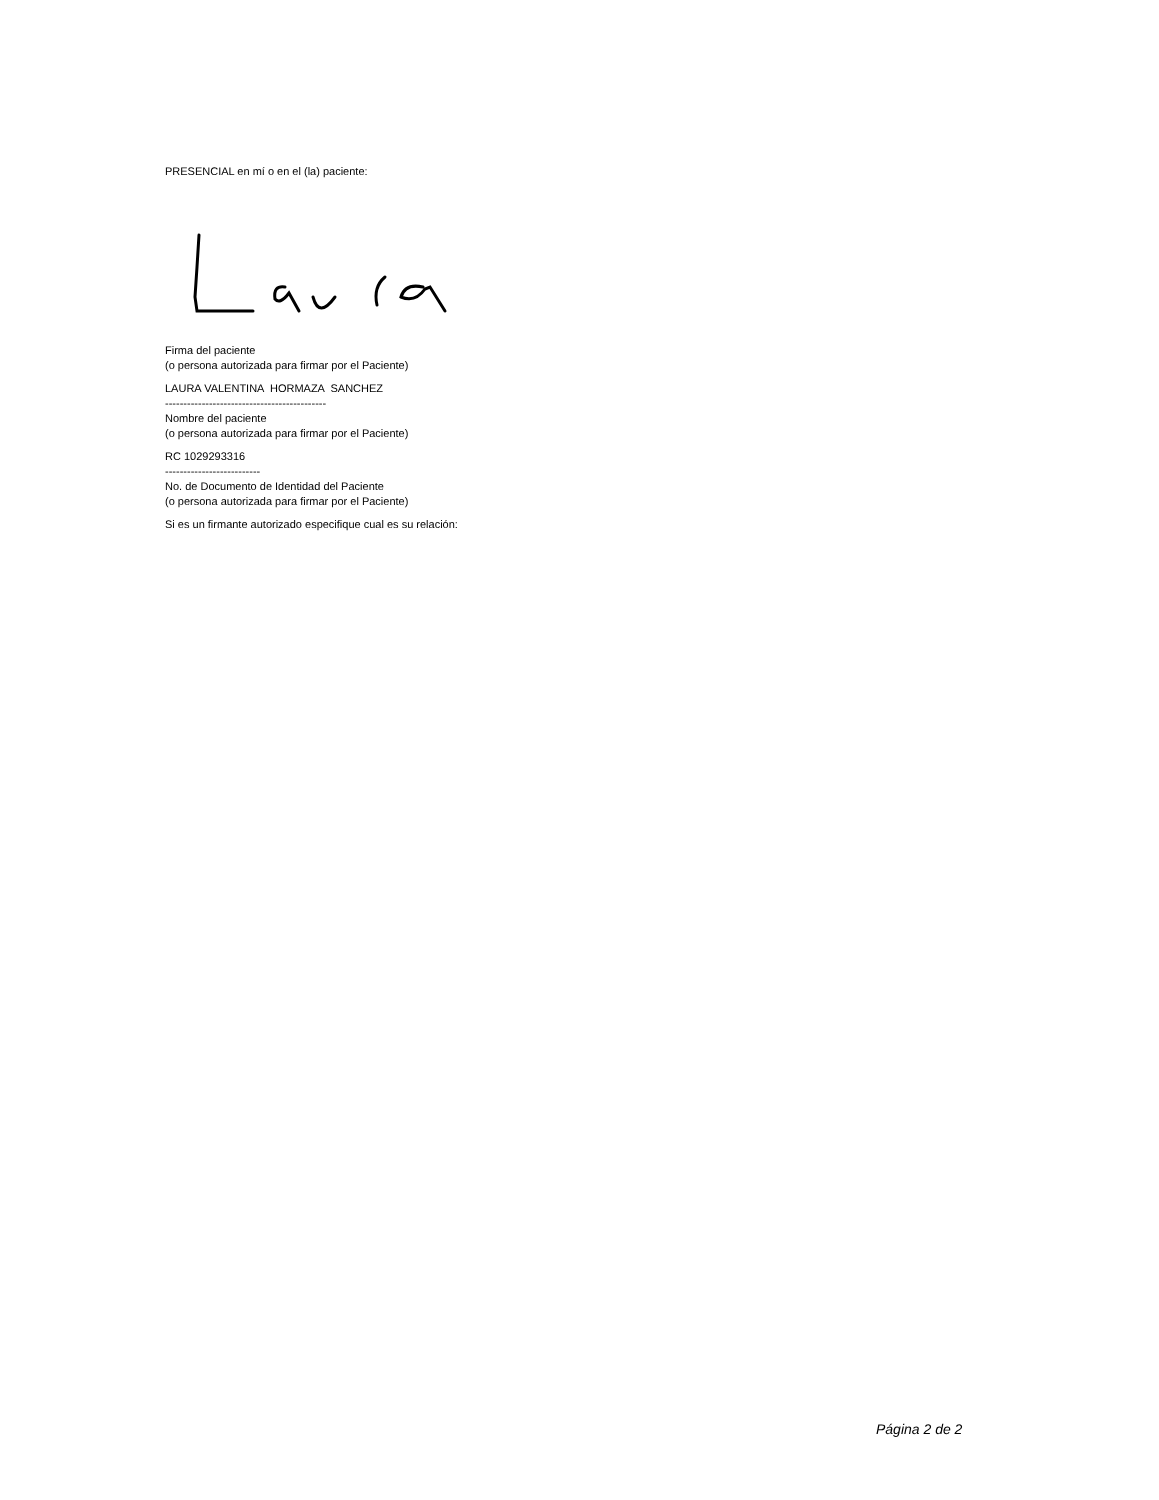PRESENCIAL en mí o en el (la) paciente:
Firma del paciente
(o persona autorizada para firmar por el Paciente)
LAURA VALENTINA HORMAZA SANCHEZ
--------------------------------------------
Nombre del paciente
(o persona autorizada para firmar por el Paciente)
RC 1029293316
--------------------------
No. de Documento de Identidad del Paciente
(o persona autorizada para firmar por el Paciente)
Si es un firmante autorizado especifique cual es su relación:
Página 2 de 2